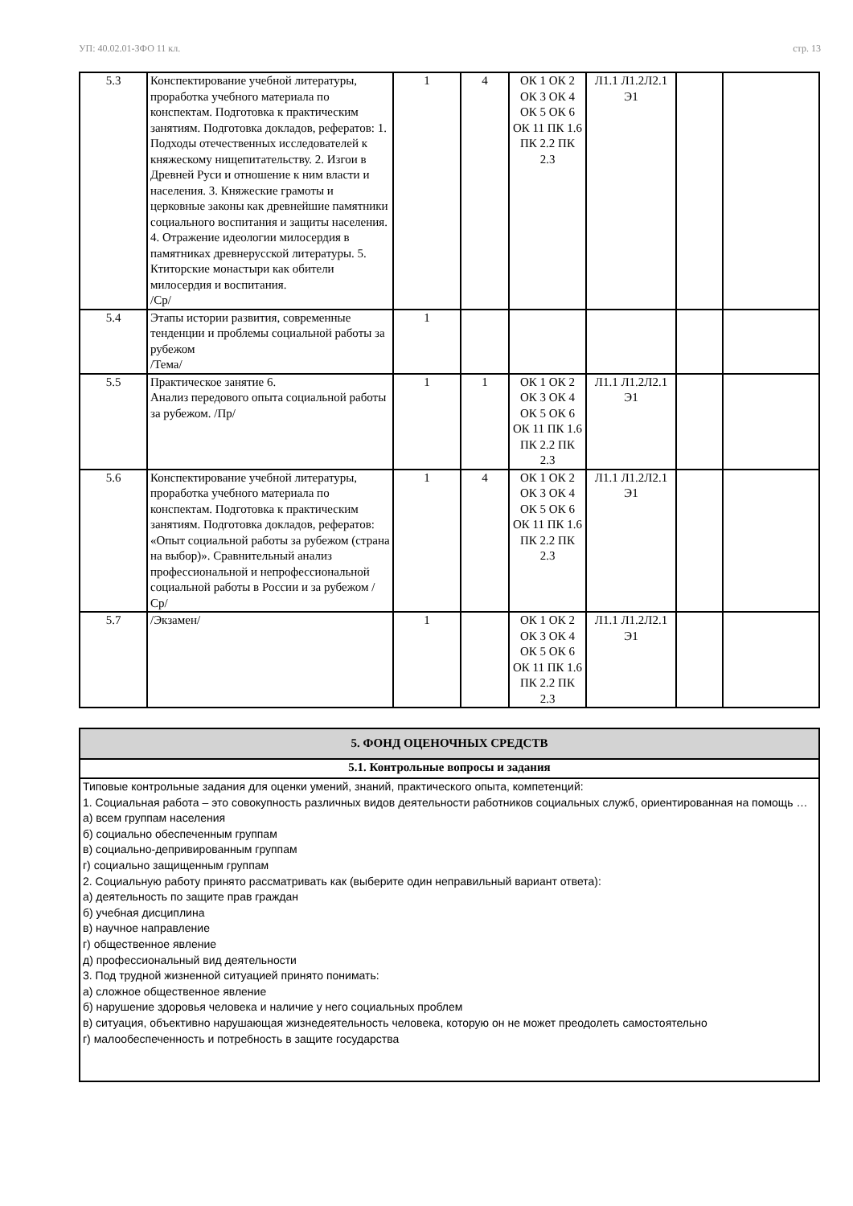УП: 40.02.01-ЗФО 11 кл. стр. 13
| 5.3 | Конспектирование учебной литературы, проработка учебного материала по конспектам. Подготовка к практическим занятиям. Подготовка докладов, рефератов: 1. Подходы отечественных исследователей к княжескому нищепитательству. 2. Изгои в Древней Руси и отношение к ним власти и населения. 3. Княжеские грамоты и церковные законы как древнейшие памятники социального воспитания и защиты населения. 4. Отражение идеологии милосердия в памятниках древнерусской литературы. 5. Ктиторские монастыри как обители милосердия и воспитания. /Ср/ | 1 | 4 | ОК 1 ОК 2 ОК 3 ОК 4 ОК 5 ОК 6 ОК 11 ПК 1.6 ПК 2.2 ПК 2.3 | Л1.1 Л1.2Л2.1 Э1 | | |
| 5.4 | Этапы истории развития, современные тенденции и проблемы социальной работы за рубежом /Тема/ | 1 | | | | | |
| 5.5 | Практическое занятие 6. Анализ передового опыта социальной работы за рубежом. /Пр/ | 1 | 1 | ОК 1 ОК 2 ОК 3 ОК 4 ОК 5 ОК 6 ОК 11 ПК 1.6 ПК 2.2 ПК 2.3 | Л1.1 Л1.2Л2.1 Э1 | | |
| 5.6 | Конспектирование учебной литературы, проработка учебного материала по конспектам. Подготовка к практическим занятиям. Подготовка докладов, рефератов: «Опыт социальной работы за рубежом (страна на выбор)». Сравнительный анализ профессиональной и непрофессиональной социальной работы в России и за рубежом /Ср/ | 1 | 4 | ОК 1 ОК 2 ОК 3 ОК 4 ОК 5 ОК 6 ОК 11 ПК 1.6 ПК 2.2 ПК 2.3 | Л1.1 Л1.2Л2.1 Э1 | | |
| 5.7 | /Экзамен/ | 1 | | ОК 1 ОК 2 ОК 3 ОК 4 ОК 5 ОК 6 ОК 11 ПК 1.6 ПК 2.2 ПК 2.3 | Л1.1 Л1.2Л2.1 Э1 | | |
| 5. ФОНД ОЦЕНОЧНЫХ СРЕДСТВ |
| 5.1. Контрольные вопросы и задания |
| Типовые контрольные задания для оценки умений, знаний, практического опыта, компетенций: 1. Социальная работа – это совокупность различных видов деятельности работников социальных служб, ориентированная на помощь … а) всем группам населения б) социально обеспеченным группам в) социально-депривированным группам г) социально защищенным группам 2. Социальную работу принято рассматривать как (выберите один неправильный вариант ответа): а) деятельность по защите прав граждан б) учебная дисциплина в) научное направление г) общественное явление д) профессиональный вид деятельности 3. Под трудной жизненной ситуацией принято понимать: а) сложное общественное явление б) нарушение здоровья человека и наличие у него социальных проблем в) ситуация, объективно нарушающая жизнедеятельность человека, которую он не может преодолеть самостоятельно г) малообеспеченность и потребность в защите государства |